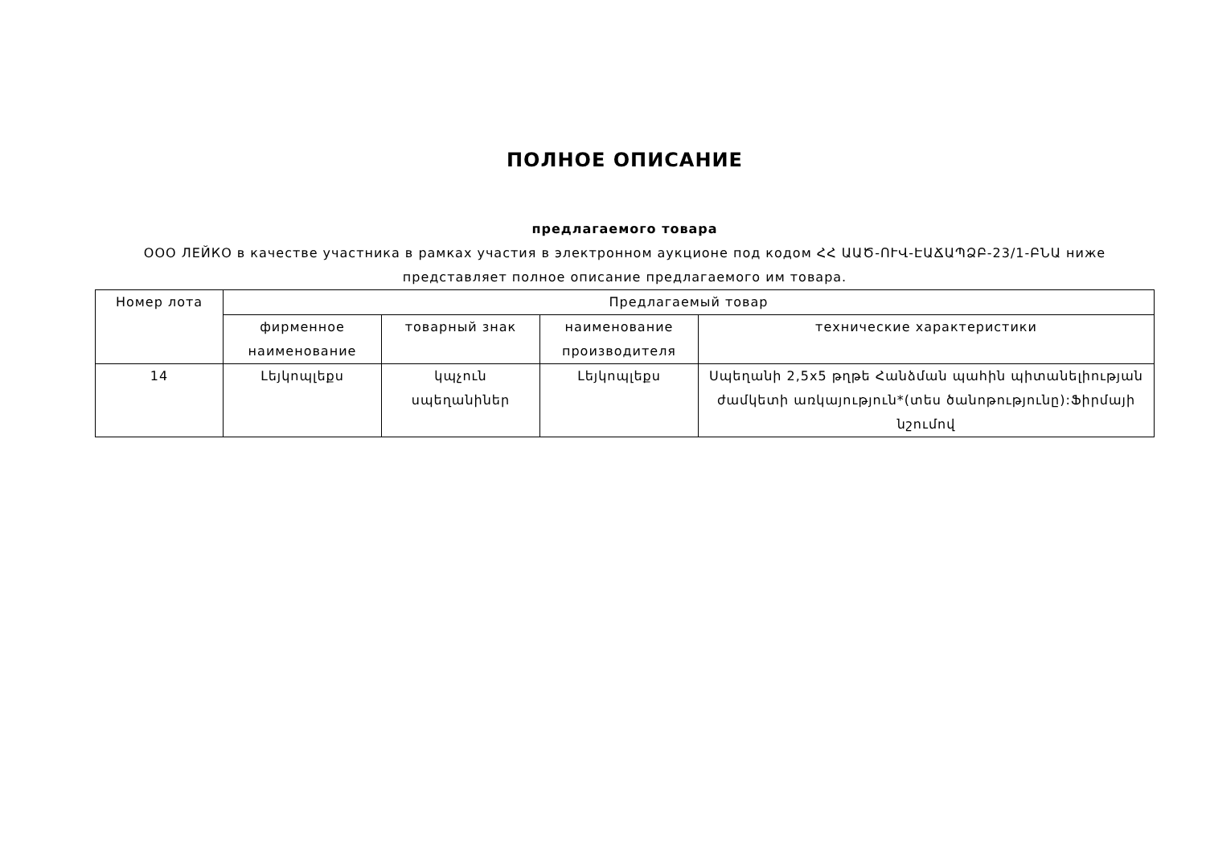ПОЛНОЕ ОПИСАНИЕ
предлагаемого товара
ООО ЛЕЙКО в качестве участника в рамках участия в электронном аукционе под кодом ՀՀ ԱԱԾ-ՈՒՎ-ԷԱՃԱՊՁԲ-23/1-ԲՆԱ ниже представляет полное описание предлагаемого им товара.
| Номер лота | Предлагаемый товар | | | |
| --- | --- | --- | --- | --- |
| | фирменное наименование | товарный знак | наименование производителя | технические характеристики |
| 14 | Լեյկոպլեքս | կպչուն սպեղանիներ | Լեյկոպլեքս | Սպեղանի 2,5x5 թղթե Հանձման պահին պիտանելիության ժամկետի առկայություն*(տես ծանոթությունը):Ֆիրմայի նշումով |